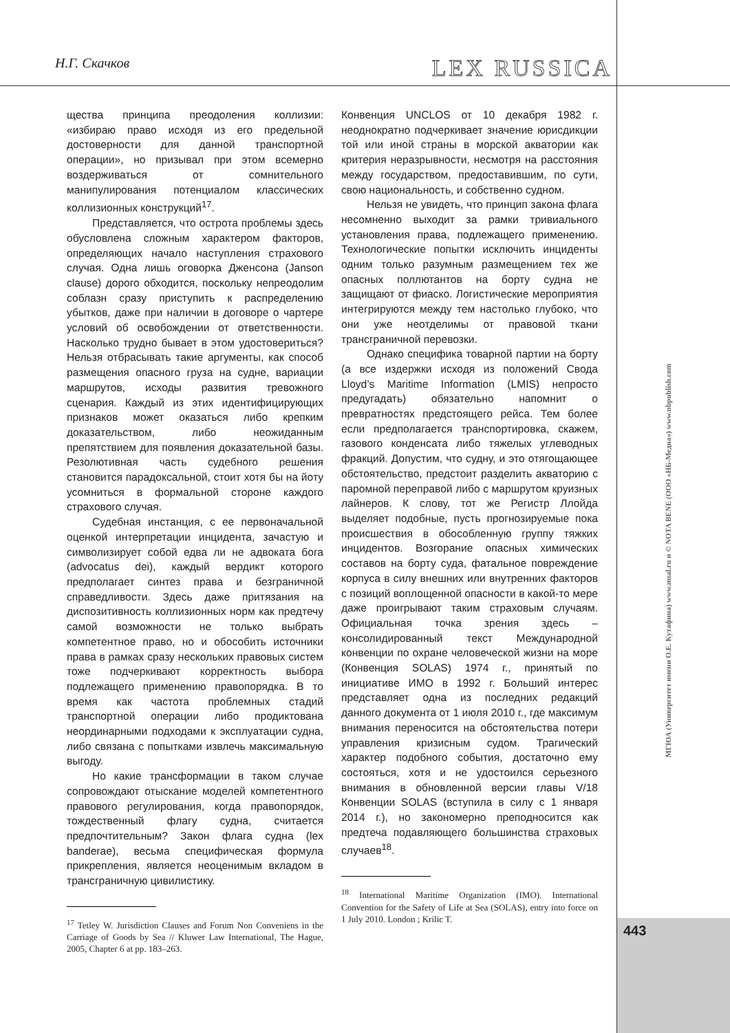Н.Г. Скачков LEX RUSSICA
щества принципа преодоления коллизии: «избираю право исходя из его предельной достоверности для данной транспортной операции», но призывал при этом всемерно воздерживаться от сомнительного манипулирования потенциалом классических коллизионных конструкций<sup>17</sup>.
Представляется, что острота проблемы здесь обусловлена сложным характером факторов, определяющих начало наступления страхового случая. Одна лишь оговорка Дженсона (Janson clause) дорого обходится, поскольку непреодолим соблазн сразу приступить к распределению убытков, даже при наличии в договоре о чартере условий об освобождении от ответственности. Насколько трудно бывает в этом удостовериться? Нельзя отбрасывать такие аргументы, как способ размещения опасного груза на судне, вариации маршрутов, исходы развития тревожного сценария. Каждый из этих идентифицирующих признаков может оказаться либо крепким доказательством, либо неожиданным препятствием для появления доказательной базы. Резолютивная часть судебного решения становится парадоксальной, стоит хотя бы на йоту усомниться в формальной стороне каждого страхового случая.
Судебная инстанция, с ее первоначальной оценкой интерпретации инцидента, зачастую и символизирует собой едва ли не адвоката бога (advocatus dei), каждый вердикт которого предполагает синтез права и безграничной справедливости. Здесь даже притязания на диспозитивность коллизионных норм как предтечу самой возможности не только выбрать компетентное право, но и обособить источники права в рамках сразу нескольких правовых систем тоже подчеркивают корректность выбора подлежащего применению правопорядка. В то время как частота проблемных стадий транспортной операции либо продиктована неординарными подходами к эксплуатации судна, либо связана с попытками извлечь максимальную выгоду.
Но какие трансформации в таком случае сопровождают отыскание моделей компетентного правового регулирования, когда правопорядок, тождественный флагу судна, считается предпочтительным? Закон флага судна (lex banderae), весьма специфическая формула прикрепления, является неоценимым вкладом в трансграничную цивилистику.
<sup>17</sup> Tetley W. Jurisdiction Clauses and Forum Non Conveniens in the Carriage of Goods by Sea // Kluwer Law International, The Hague, 2005, Chapter 6 at pp. 183–263.
Конвенция UNCLOS от 10 декабря 1982 г. неоднократно подчеркивает значение юрисдикции той или иной страны в морской акватории как критерия неразрывности, несмотря на расстояния между государством, предоставившим, по сути, свою национальность, и собственно судном.
Нельзя не увидеть, что принцип закона флага несомненно выходит за рамки тривиального установления права, подлежащего применению. Технологические попытки исключить инциденты одним только разумным размещением тех же опасных поллютантов на борту судна не защищают от фиаско. Логистические мероприятия интегрируются между тем настолько глубоко, что они уже неотделимы от правовой ткани трансграничной перевозки.
Однако специфика товарной партии на борту (а все издержки исходя из положений Свода Lloyd’s Maritime Information (LMIS) непросто предугадать) обязательно напомнит о превратностях предстоящего рейса. Тем более если предполагается транспортировка, скажем, газового конденсата либо тяжелых углеводных фракций. Допустим, что судну, и это отягощающее обстоятельство, предстоит разделить акваторию с паромной переправой либо с маршрутом круизных лайнеров. К слову, тот же Регистр Ллойда выделяет подобные, пусть прогнозируемые пока происшествия в обособленную группу тяжких инцидентов. Возгорание опасных химических составов на борту суда, фатальное повреждение корпуса в силу внешних или внутренних факторов с позиций воплощенной опасности в какой-то мере даже проигрывают таким страховым случаям. Официальная точка зрения здесь – консолидированный текст Международной конвенции по охране человеческой жизни на море (Конвенция SOLAS) 1974 г., принятый по инициативе ИМО в 1992 г. Больший интерес представляет одна из последних редакций данного документа от 1 июля 2010 г., где максимум внимания переносится на обстоятельства потери управления кризисным судом. Трагический характер подобного события, достаточно ему состояться, хотя и не удостоился серьезного внимания в обновленной версии главы V/18 Конвенции SOLAS (вступила в силу с 1 января 2014 г.), но закономерно преподносится как предтеча подавляющего большинства страховых случаев<sup>18</sup>.
<sup>18</sup> International Maritime Organization (IMO). International Convention for the Safety of Life at Sea (SOLAS), entry into force on 1 July 2010. London ; Krilic T.
МГЮА (Университет имени О.Е. Кутафина) www.msal.ru и © NOTA BENE (ООО «НБ-Медиа») www.nbpublish.com
443